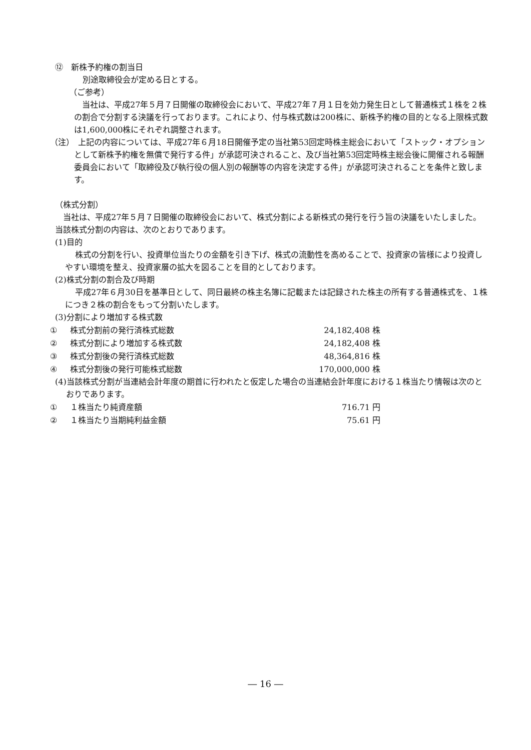⑫　新株予約権の割当日
別途取締役会が定める日とする。
（ご参考）
当社は、平成27年５月７日開催の取締役会において、平成27年７月１日を効力発生日として普通株式１株を２株の割合で分割する決議を行っております。これにより、付与株式数は200株に、新株予約権の目的となる上限株式数は1,600,000株にそれぞれ調整されます。
（注）　上記の内容については、平成27年６月18日開催予定の当社第53回定時株主総会において「ストック・オプションとして新株予約権を無償で発行する件」が承認可決されること、及び当社第53回定時株主総会後に開催される報酬委員会において「取締役及び執行役の個人別の報酬等の内容を決定する件」が承認可決されることを条件と致します。
（株式分割）
当社は、平成27年５月７日開催の取締役会において、株式分割による新株式の発行を行う旨の決議をいたしました。当該株式分割の内容は、次のとおりであります。
(1)目的
株式の分割を行い、投資単位当たりの金額を引き下げ、株式の流動性を高めることで、投資家の皆様により投資しやすい環境を整え、投資家層の拡大を図ることを目的としております。
(2)株式分割の割合及び時期
平成27年６月30日を基準日として、同日最終の株主名簿に記載または記録された株主の所有する普通株式を、１株につき２株の割合をもって分割いたします。
(3)分割により増加する株式数
| ① | 株式分割前の発行済株式総数 | 24,182,408 株 |
| ② | 株式分割により増加する株式数 | 24,182,408 株 |
| ③ | 株式分割後の発行済株式総数 | 48,364,816 株 |
| ④ | 株式分割後の発行可能株式総数 | 170,000,000 株 |
(4)当該株式分割が当連結会計年度の期首に行われたと仮定した場合の当連結会計年度における１株当たり情報は次のとおりであります。
| ① | １株当たり純資産額 | 716.71 円 |
| ② | １株当たり当期純利益金額 | 75.61 円 |
― 16 ―